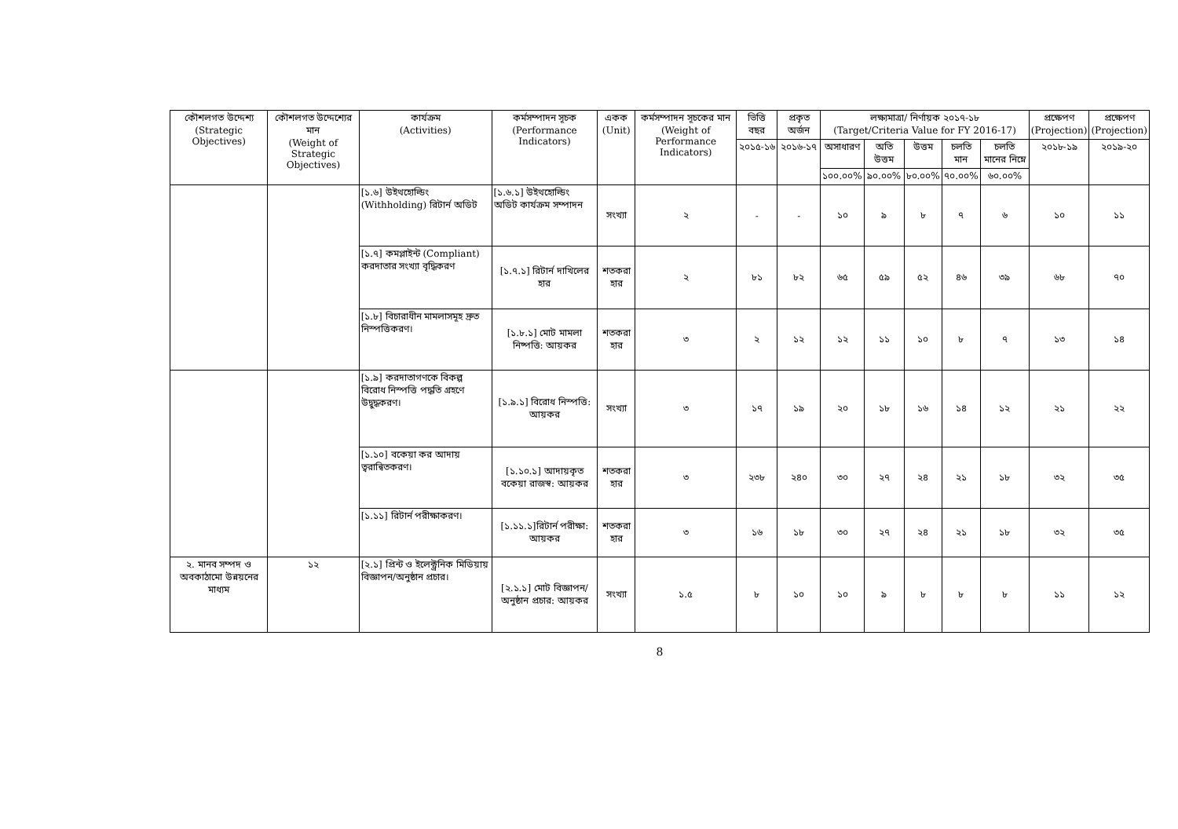| কৌশলগত উদ্দেশ্য (Strategic Objectives) | কৌশলগত উদ্দেশ্যের মান (Weight of Strategic Objectives) | কার্যক্রম (Activities) | কর্মসম্পাদন সূচক (Performance Indicators) | একক (Unit) | কর্মসম্পাদন সূচকের মান (Weight of Performance Indicators) | ভিত্তি বছর | প্রকৃত অর্জন | লক্ষ্যমাত্রা/ নির্ণায়ক ২০১৭-১৮ (Target/Criteria Value for FY 2016-17) | | | | | প্রক্ষেপণ (Projection) | প্রক্ষেপণ (Projection) |
| --- | --- | --- | --- | --- | --- | --- | --- | --- | --- | --- | --- | --- | --- | --- |
| | | | | | | ২০১৫-১৬ | ২০১৬-১৭ | অসাধারণ | অতি উত্তম | উত্তম | চলতি মান | চলতি মানের নিম্নে | ২০১৮-১৯ | ২০১৯-২০ |
| | | | | | | | | ১০০.০০% | ৯০.০০% | ৮০.০০% | ৭০.০০% | ৬০.০০% | | |
| | | [১.৬] উইথহোল্ডিং (Withholding) রিটার্ন অডিট | [১.৬.১] উইথহোল্ডিং অডিট কার্যক্রম সম্পাদন | সংখ্যা | ২ | - | - | ১০ | ৯ | ৮ | ৭ | ৬ | ১০ | ১১ |
| | | [১.৭] কমপ্লাইন্ট (Compliant) করদাতার সংখ্যা বৃদ্ধিকরণ | [১.৭.১] রিটার্ন দাখিলের হার | শতকরা হার | ২ | ৮১ | ৮২ | ৬৫ | ৫৯ | ৫২ | ৪৬ | ৩৯ | ৬৮ | ৭০ |
| | | [১.৮] বিচারাধীন মামলাসমূহ দ্রুত নিস্পত্তিকরণ। | [১.৮.১] মোট মামলা নিষ্পত্তি: আয়কর | শতকরা হার | ৩ | ২ | ১২ | ১২ | ১১ | ১০ | ৮ | ৭ | ১৩ | ১৪ |
| | | [১.৯] করদাতাগণকে বিকল্প বিরোধ নিস্পত্তি পদ্ধতি গ্রহণে উদ্বুদ্ধকরণ। | [১.৯.১] বিরোধ নিস্পত্তি: আয়কর | সংখ্যা | ৩ | ১৭ | ১৯ | ২০ | ১৮ | ১৬ | ১৪ | ১২ | ২১ | ২২ |
| | | [১.১০] বকেয়া কর আদায় ত্বরান্বিতকরণ। | [১.১০.১] আদায়কৃত বকেয়া রাজস্ব: আয়কর | শতকরা হার | ৩ | ২৩৮ | ২৪০ | ৩০ | ২৭ | ২৪ | ২১ | ১৮ | ৩২ | ৩৫ |
| | | [১.১১] রিটার্ন পরীক্ষাকরণ। | [১.১১.১]রিটার্ন পরীক্ষা: আয়কর | শতকরা হার | ৩ | ১৬ | ১৮ | ৩০ | ২৭ | ২৪ | ২১ | ১৮ | ৩২ | ৩৫ |
| ২. মানব সম্পদ ও অবকাঠামো উন্নয়নের মাধ্যম | ১২ | [২.১] প্রিন্ট ও ইলেক্ট্রনিক মিডিয়ায় বিজ্ঞাপন/অনুষ্ঠান প্রচার। | [২.১.১] মোট বিজ্ঞাপন/অনুষ্ঠান প্রচার: আয়কর | সংখ্যা | ১.৫ | ৮ | ১০ | ১০ | ৯ | ৮ | ৮ | ৮ | ১১ | ১২ |
8